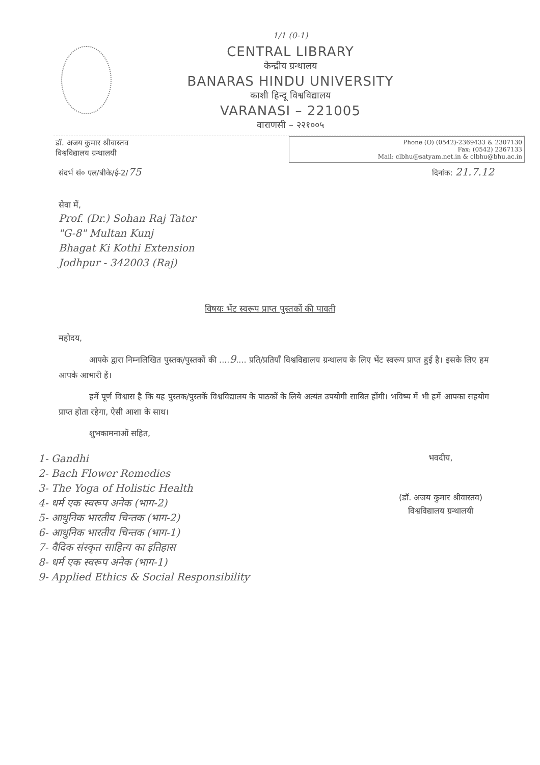1/1 (0-1)
CENTRAL LIBRARY
केन्द्रीय ग्रन्थालय
BANARAS HINDU UNIVERSITY
काशी हिन्दू विश्वविद्यालय
VARANASI – 221005
वाराणसी – २२१००५
डॉ. अजय कुमार श्रीवास्तव
विश्वविद्यालय ग्रन्थालयी
Phone (O) (0542)-2369433 & 2307130
Fax: (0542) 2367133
Mail: clbhu@satyam.net.in & clbhu@bhu.ac.in
संदर्भ सं० एल/बीके/ई-2/75 दिनांक: 21.7.12
सेवा में,
Prof. (Dr.) Sohan Raj Tater
"G-8" Multan Kunj
Bhagat Ki Kothi Extension
Jodhpur - 342003 (Raj)
विषयः भेंट स्वरूप प्राप्त पुस्तकों की पावती
महोदय,
आपके द्वारा निम्नलिखित पुस्तक/पुस्तकों की ....9.... प्रति/प्रतियाँ विश्वविद्यालय ग्रन्थालय के लिए भेंट स्वरूप प्राप्त हुई है। इसके लिए हम आपके आभारी हैं।
हमें पूर्ण विश्वास है कि यह पुस्तक/पुस्तकें विश्वविद्यालय के पाठकों के लिये अत्यंत उपयोगी साबित होंगी। भविष्य में भी हमें आपका सहयोग प्राप्त होता रहेगा, ऐसी आशा के साथ।
शुभकामनाओं सहित,
1- Gandhi
2- Bach Flower Remedies
3- The Yoga of Holistic Health
4- धर्म एक स्वरूप अनेक (भाग-2)
5- आधुनिक भारतीय चिन्तक (भाग-2)
6- आधुनिक भारतीय चिन्तक (भाग-1)
7- वैदिक संस्कृत साहित्य का इतिहास
8- धर्म एक स्वरूप अनेक (भाग-1)
9- Applied Ethics & Social Responsibility
भवदीय,
(डॉ. अजय कुमार श्रीवास्तव)
विश्वविद्यालय ग्रन्थालयी